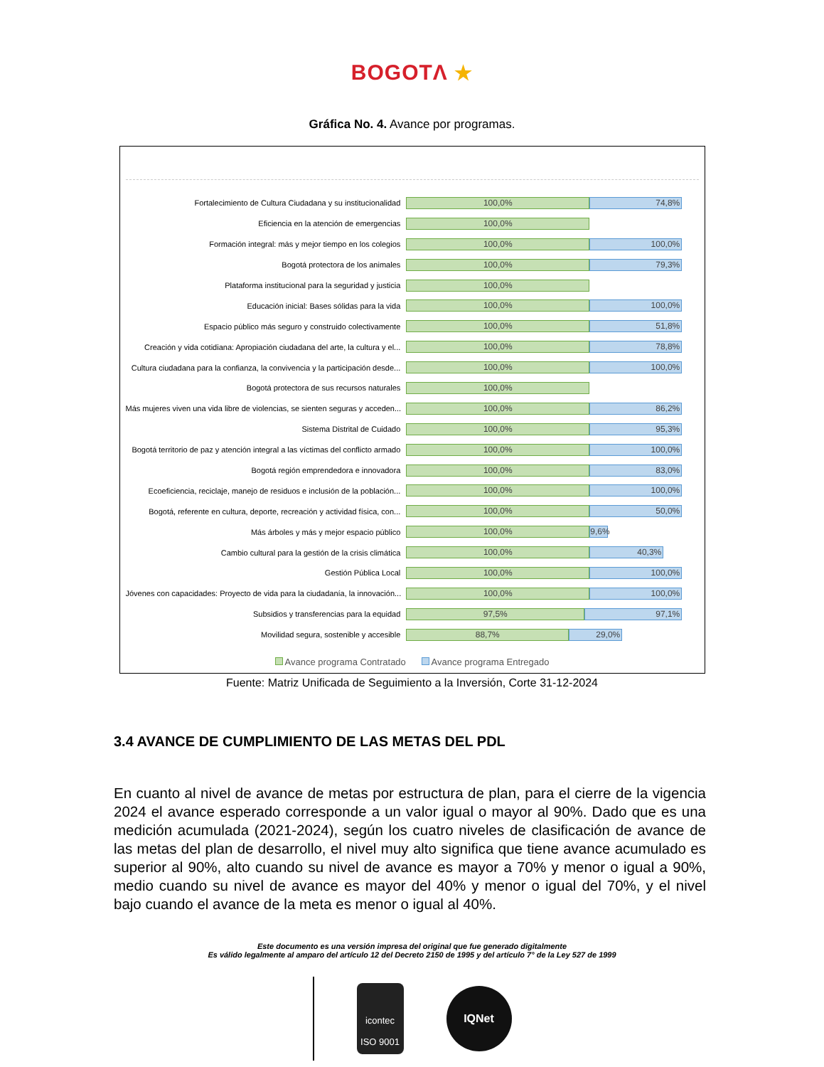BOGOTΛ ★
Gráfica No. 4. Avance por programas.
Fortalecimiento de Cultura Ciudadana y su institucionalidad
100,0% 74,8%
Eficiencia en la atención de emergencias
100,0%
Formación integral: más y mejor tiempo en los colegios
100,0% 100,0%
Bogotá protectora de los animales
100,0% 79,3%
Plataforma institucional para la seguridad y justicia
100,0%
Educación inicial: Bases sólidas para la vida
100,0% 100,0%
Espacio público más seguro y construido colectivamente
100,0% 51,8%
Creación y vida cotidiana: Apropiación ciudadana del arte, la cultura y el...
100,0% 78,8%
Cultura ciudadana para la confianza, la convivencia y la participación desde...
100,0% 100,0%
Bogotá protectora de sus recursos naturales
100,0%
Más mujeres viven una vida libre de violencias, se sienten seguras y acceden...
100,0% 86,2%
Sistema Distrital de Cuidado
100,0% 95,3%
Bogotá territorio de paz y atención integral a las víctimas del conflicto armado
100,0% 100,0%
Bogotá región emprendedora e innovadora
100,0% 83,0%
Ecoeficiencia, reciclaje, manejo de residuos e inclusión de la población...
100,0% 100,0%
Bogotá, referente en cultura, deporte, recreación y actividad física, con...
100,0% 50,0%
Más árboles y más y mejor espacio público
100,0% 9,6%
Cambio cultural para la gestión de la crisis climática
100,0% 40,3%
Gestión Pública Local
100,0% 100,0%
Jóvenes con capacidades: Proyecto de vida para la ciudadanía, la innovación...
100,0% 100,0%
Subsidios y transferencias para la equidad
97,5% 97,1%
Movilidad segura, sostenible y accesible
88,7% 29,0%
Avance programa Contratado Avance programa Entregado
Fuente: Matriz Unificada de Seguimiento a la Inversión, Corte 31-12-2024
3.4 AVANCE DE CUMPLIMIENTO DE LAS METAS DEL PDL
En cuanto al nivel de avance de metas por estructura de plan, para el cierre de la vigencia 2024 el avance esperado corresponde a un valor igual o mayor al 90%. Dado que es una medición acumulada (2021-2024), según los cuatro niveles de clasificación de avance de las metas del plan de desarrollo, el nivel muy alto significa que tiene avance acumulado es superior al 90%, alto cuando su nivel de avance es mayor a 70% y menor o igual a 90%, medio cuando su nivel de avance es mayor del 40% y menor o igual del 70%, y el nivel bajo cuando el avance de la meta es menor o igual al 40%.
Este documento es una versión impresa del original que fue generado digitalmente
Es válido legalmente al amparo del artículo 12 del Decreto 2150 de 1995 y del artículo 7° de la Ley 527 de 1999
icontec
ISO 9001
IQNet